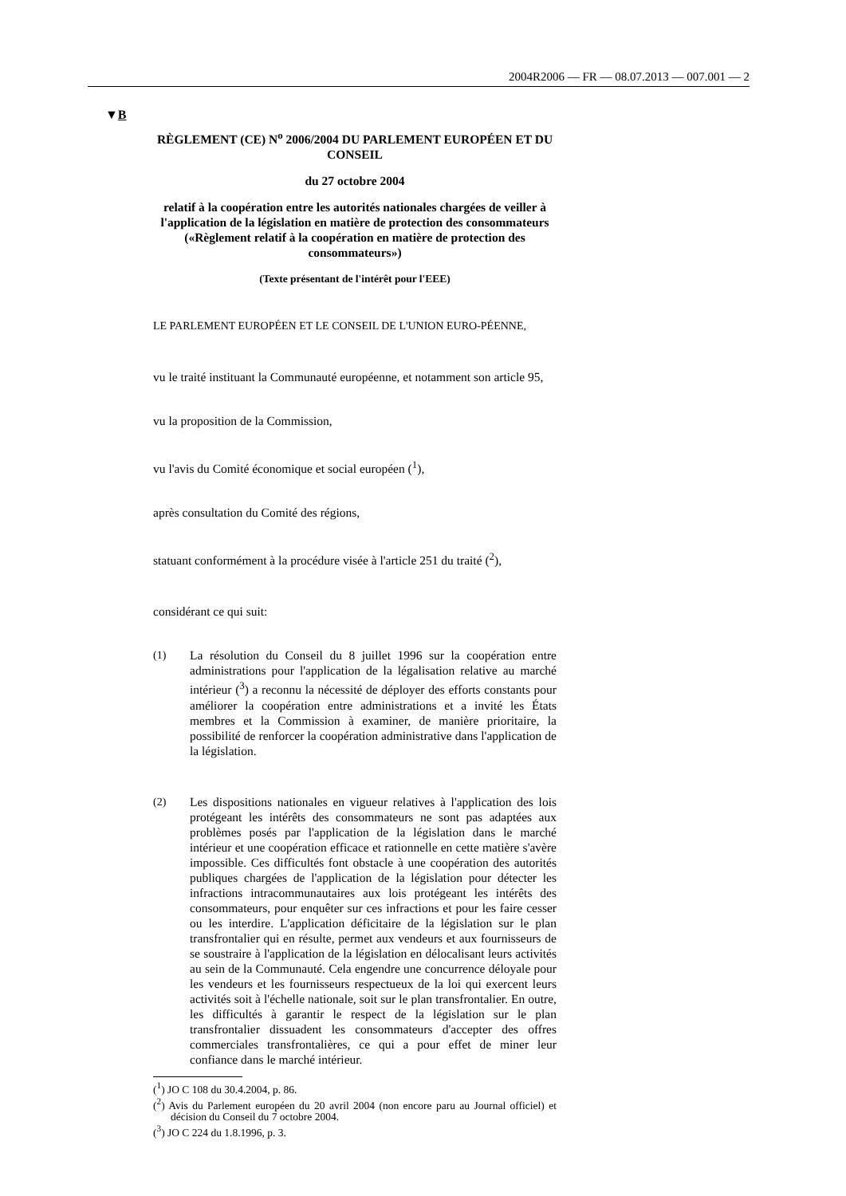2004R2006 — FR — 08.07.2013 — 007.001 — 2
▼B
RÈGLEMENT (CE) N<sup>o</sup> 2006/2004 DU PARLEMENT EUROPÉEN ET DU CONSEIL
du 27 octobre 2004
relatif à la coopération entre les autorités nationales chargées de veiller à l'application de la législation en matière de protection des consommateurs («Règlement relatif à la coopération en matière de protection des consommateurs»)
(Texte présentant de l'intérêt pour l'EEE)
LE PARLEMENT EUROPÉEN ET LE CONSEIL DE L'UNION EURO-PÉENNE,
vu le traité instituant la Communauté européenne, et notamment son article 95,
vu la proposition de la Commission,
vu l'avis du Comité économique et social européen (<sup>1</sup>),
après consultation du Comité des régions,
statuant conformément à la procédure visée à l'article 251 du traité (<sup>2</sup>),
considérant ce qui suit:
(1) La résolution du Conseil du 8 juillet 1996 sur la coopération entre administrations pour l'application de la légalisation relative au marché intérieur (<sup>3</sup>) a reconnu la nécessité de déployer des efforts constants pour améliorer la coopération entre administrations et a invité les États membres et la Commission à examiner, de manière prioritaire, la possibilité de renforcer la coopération administrative dans l'application de la législation.
(2) Les dispositions nationales en vigueur relatives à l'application des lois protégeant les intérêts des consommateurs ne sont pas adaptées aux problèmes posés par l'application de la législation dans le marché intérieur et une coopération efficace et rationnelle en cette matière s'avère impossible. Ces difficultés font obstacle à une coopération des autorités publiques chargées de l'application de la législation pour détecter les infractions intracommunautaires aux lois protégeant les intérêts des consommateurs, pour enquêter sur ces infractions et pour les faire cesser ou les interdire. L'application déficitaire de la législation sur le plan transfrontalier qui en résulte, permet aux vendeurs et aux fournisseurs de se soustraire à l'application de la législation en délocalisant leurs activités au sein de la Communauté. Cela engendre une concurrence déloyale pour les vendeurs et les fournisseurs respectueux de la loi qui exercent leurs activités soit à l'échelle nationale, soit sur le plan transfrontalier. En outre, les difficultés à garantir le respect de la législation sur le plan transfrontalier dissuadent les consommateurs d'accepter des offres commerciales transfrontalières, ce qui a pour effet de miner leur confiance dans le marché intérieur.
(<sup>1</sup>) JO C 108 du 30.4.2004, p. 86.
(<sup>2</sup>) Avis du Parlement européen du 20 avril 2004 (non encore paru au Journal officiel) et décision du Conseil du 7 octobre 2004.
(<sup>3</sup>) JO C 224 du 1.8.1996, p. 3.